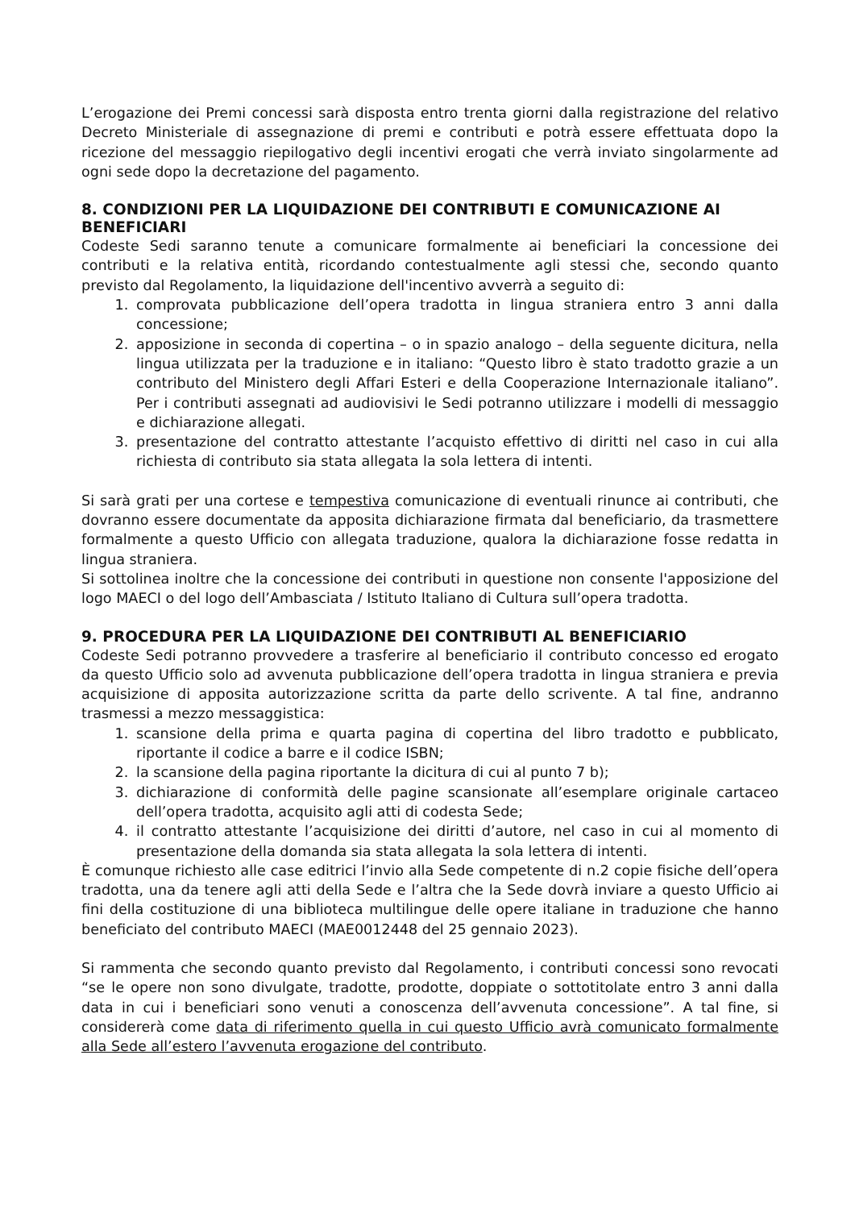L’erogazione dei Premi concessi sarà disposta entro trenta giorni dalla registrazione del relativo Decreto Ministeriale di assegnazione di premi e contributi e potrà essere effettuata dopo la ricezione del messaggio riepilogativo degli incentivi erogati che verrà inviato singolarmente ad ogni sede dopo la decretazione del pagamento.
8. CONDIZIONI PER LA LIQUIDAZIONE DEI CONTRIBUTI E COMUNICAZIONE AI BENEFICIARI
Codeste Sedi saranno tenute a comunicare formalmente ai beneficiari la concessione dei contributi e la relativa entità, ricordando contestualmente agli stessi che, secondo quanto previsto dal Regolamento, la liquidazione dell'incentivo avverrà a seguito di:
1. comprovata pubblicazione dell’opera tradotta in lingua straniera entro 3 anni dalla concessione;
2. apposizione in seconda di copertina – o in spazio analogo – della seguente dicitura, nella lingua utilizzata per la traduzione e in italiano: “Questo libro è stato tradotto grazie a un contributo del Ministero degli Affari Esteri e della Cooperazione Internazionale italiano”. Per i contributi assegnati ad audiovisivi le Sedi potranno utilizzare i modelli di messaggio e dichiarazione allegati.
3. presentazione del contratto attestante l’acquisto effettivo di diritti nel caso in cui alla richiesta di contributo sia stata allegata la sola lettera di intenti.
Si sarà grati per una cortese e tempestiva comunicazione di eventuali rinunce ai contributi, che dovranno essere documentate da apposita dichiarazione firmata dal beneficiario, da trasmettere formalmente a questo Ufficio con allegata traduzione, qualora la dichiarazione fosse redatta in lingua straniera.
Si sottolinea inoltre che la concessione dei contributi in questione non consente l'apposizione del logo MAECI o del logo dell’Ambasciata / Istituto Italiano di Cultura sull’opera tradotta.
9. PROCEDURA PER LA LIQUIDAZIONE DEI CONTRIBUTI AL BENEFICIARIO
Codeste Sedi potranno provvedere a trasferire al beneficiario il contributo concesso ed erogato da questo Ufficio solo ad avvenuta pubblicazione dell’opera tradotta in lingua straniera e previa acquisizione di apposita autorizzazione scritta da parte dello scrivente. A tal fine, andranno trasmessi a mezzo messaggistica:
1. scansione della prima e quarta pagina di copertina del libro tradotto e pubblicato, riportante il codice a barre e il codice ISBN;
2. la scansione della pagina riportante la dicitura di cui al punto 7 b);
3. dichiarazione di conformità delle pagine scansionate all’esemplare originale cartaceo dell’opera tradotta, acquisito agli atti di codesta Sede;
4. il contratto attestante l’acquisizione dei diritti d’autore, nel caso in cui al momento di presentazione della domanda sia stata allegata la sola lettera di intenti.
È comunque richiesto alle case editrici l’invio alla Sede competente di n.2 copie fisiche dell’opera tradotta, una da tenere agli atti della Sede e l’altra che la Sede dovrà inviare a questo Ufficio ai fini della costituzione di una biblioteca multilingue delle opere italiane in traduzione che hanno beneficiato del contributo MAECI (MAE0012448 del 25 gennaio 2023).
Si rammenta che secondo quanto previsto dal Regolamento, i contributi concessi sono revocati “se le opere non sono divulgate, tradotte, prodotte, doppiate o sottotitolate entro 3 anni dalla data in cui i beneficiari sono venuti a conoscenza dell’avvenuta concessione”. A tal fine, si considererà come data di riferimento quella in cui questo Ufficio avrà comunicato formalmente alla Sede all’estero l’avvenuta erogazione del contributo.